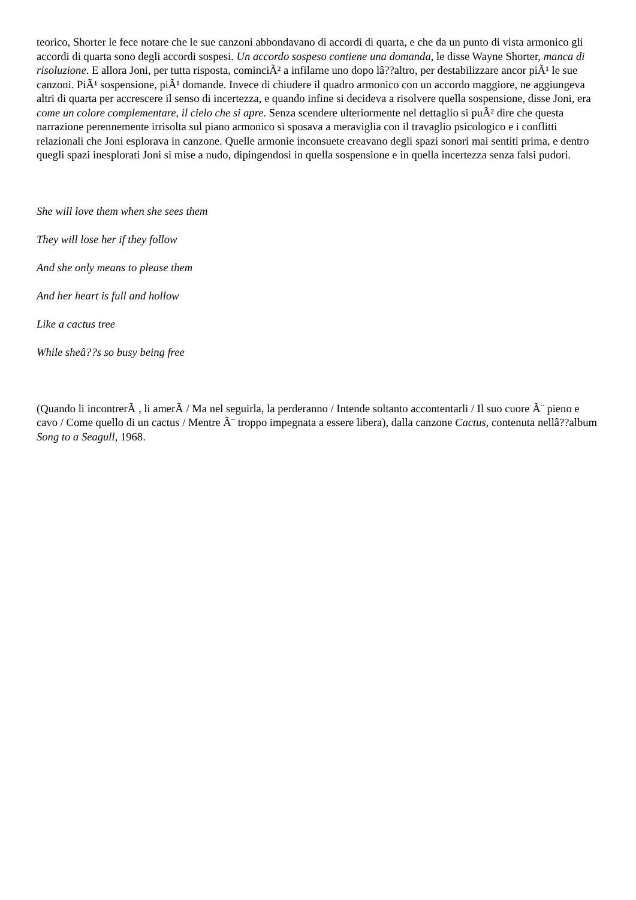teorico, Shorter le fece notare che le sue canzoni abbondavano di accordi di quarta, e che da un punto di vista armonico gli accordi di quarta sono degli accordi sospesi. Un accordo sospeso contiene una domanda, le disse Wayne Shorter, manca di risoluzione. E allora Joni, per tutta risposta, cominciÃ² a infilarne uno dopo lâ??altro, per destabilizzare ancor piÃ¹ le sue canzoni. PiÃ¹ sospensione, piÃ¹ domande. Invece di chiudere il quadro armonico con un accordo maggiore, ne aggiungeva altri di quarta per accrescere il senso di incertezza, e quando infine si decideva a risolvere quella sospensione, disse Joni, era come un colore complementare, il cielo che si apre. Senza scendere ulteriormente nel dettaglio si puÃ² dire che questa narrazione perennemente irrisolta sul piano armonico si sposava a meraviglia con il travaglio psicologico e i conflitti relazionali che Joni esplorava in canzone. Quelle armonie inconsuete creavano degli spazi sonori mai sentiti prima, e dentro quegli spazi inesplorati Joni si mise a nudo, dipingendosi in quella sospensione e in quella incertezza senza falsi pudori.
She will love them when she sees them
They will lose her if they follow
And she only means to please them
And her heart is full and hollow
Like a cactus tree
While sheâ??s so busy being free
(Quando li incontrerÃ , li amerÃ / Ma nel seguirla, la perderanno / Intende soltanto accontentarli / Il suo cuore Ã¨ pieno e cavo / Come quello di un cactus / Mentre Ã¨ troppo impegnata a essere libera), dalla canzone Cactus, contenuta nellâ??album Song to a Seagull, 1968.